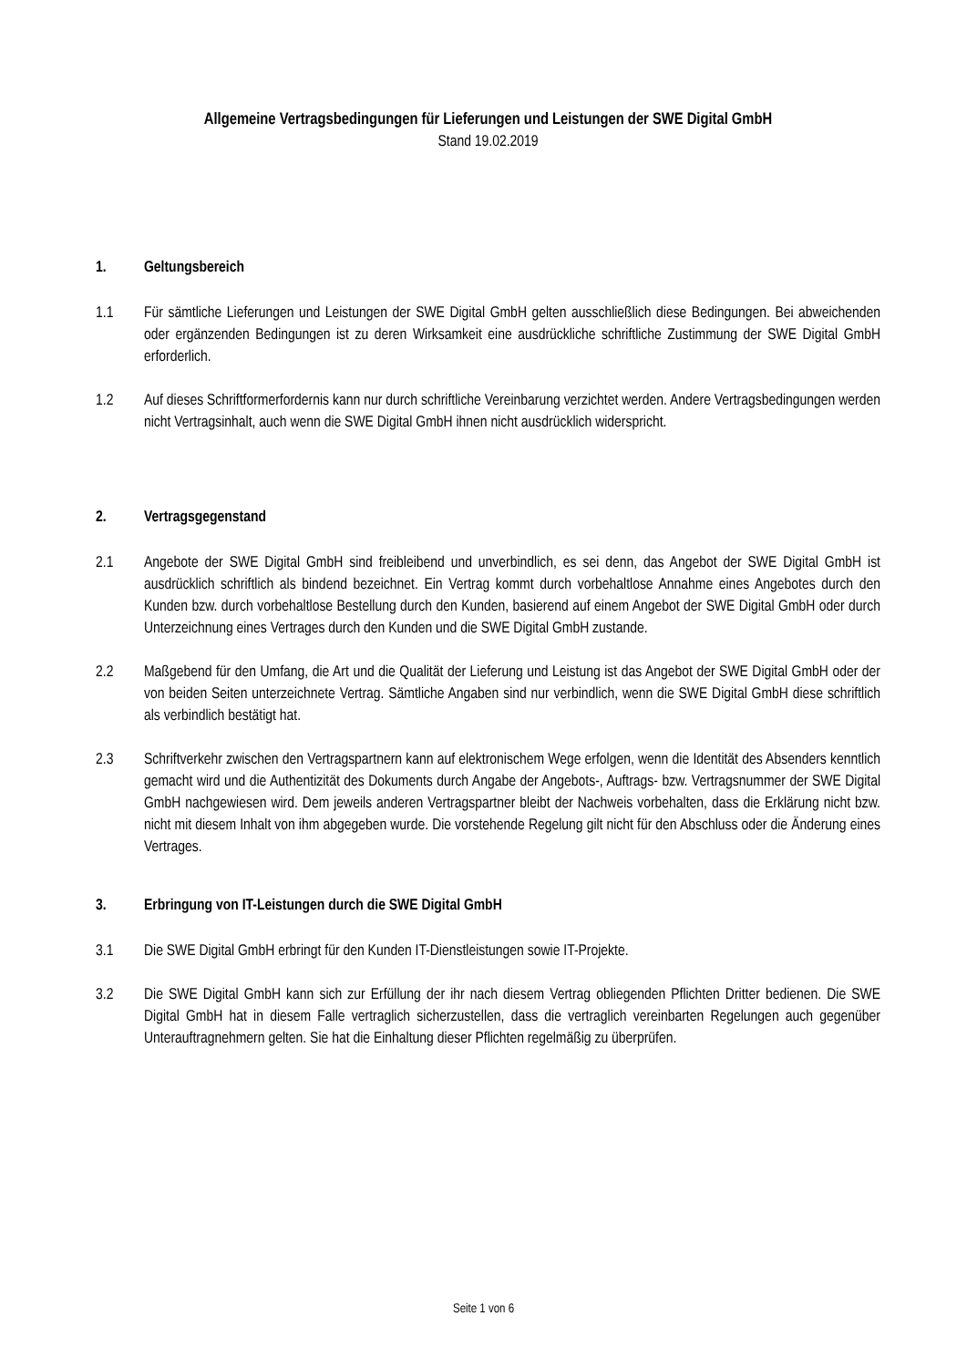Allgemeine Vertragsbedingungen für Lieferungen und Leistungen der SWE Digital GmbH
Stand 19.02.2019
1. Geltungsbereich
1.1 Für sämtliche Lieferungen und Leistungen der SWE Digital GmbH gelten ausschließlich diese Bedingungen. Bei abweichenden oder ergänzenden Bedingungen ist zu deren Wirksamkeit eine ausdrückliche schriftliche Zustimmung der SWE Digital GmbH erforderlich.
1.2 Auf dieses Schriftformerfordernis kann nur durch schriftliche Vereinbarung verzichtet werden. Andere Vertragsbedingungen werden nicht Vertragsinhalt, auch wenn die SWE Digital GmbH ihnen nicht ausdrücklich widerspricht.
2. Vertragsgegenstand
2.1 Angebote der SWE Digital GmbH sind freibleibend und unverbindlich, es sei denn, das Angebot der SWE Digital GmbH ist ausdrücklich schriftlich als bindend bezeichnet. Ein Vertrag kommt durch vorbehaltlose Annahme eines Angebotes durch den Kunden bzw. durch vorbehaltlose Bestellung durch den Kunden, basierend auf einem Angebot der SWE Digital GmbH oder durch Unterzeichnung eines Vertrages durch den Kunden und die SWE Digital GmbH zustande.
2.2 Maßgebend für den Umfang, die Art und die Qualität der Lieferung und Leistung ist das Angebot der SWE Digital GmbH oder der von beiden Seiten unterzeichnete Vertrag. Sämtliche Angaben sind nur verbindlich, wenn die SWE Digital GmbH diese schriftlich als verbindlich bestätigt hat.
2.3 Schriftverkehr zwischen den Vertragspartnern kann auf elektronischem Wege erfolgen, wenn die Identität des Absenders kenntlich gemacht wird und die Authentizität des Dokuments durch Angabe der Angebots-, Auftrags- bzw. Vertragsnummer der SWE Digital GmbH nachgewiesen wird. Dem jeweils anderen Vertragspartner bleibt der Nachweis vorbehalten, dass die Erklärung nicht bzw. nicht mit diesem Inhalt von ihm abgegeben wurde. Die vorstehende Regelung gilt nicht für den Abschluss oder die Änderung eines Vertrages.
3. Erbringung von IT-Leistungen durch die SWE Digital GmbH
3.1 Die SWE Digital GmbH erbringt für den Kunden IT-Dienstleistungen sowie IT-Projekte.
3.2 Die SWE Digital GmbH kann sich zur Erfüllung der ihr nach diesem Vertrag obliegenden Pflichten Dritter bedienen. Die SWE Digital GmbH hat in diesem Falle vertraglich sicherzustellen, dass die vertraglich vereinbarten Regelungen auch gegenüber Unterauftragnehmern gelten. Sie hat die Einhaltung dieser Pflichten regelmäßig zu überprüfen.
Seite 1 von 6